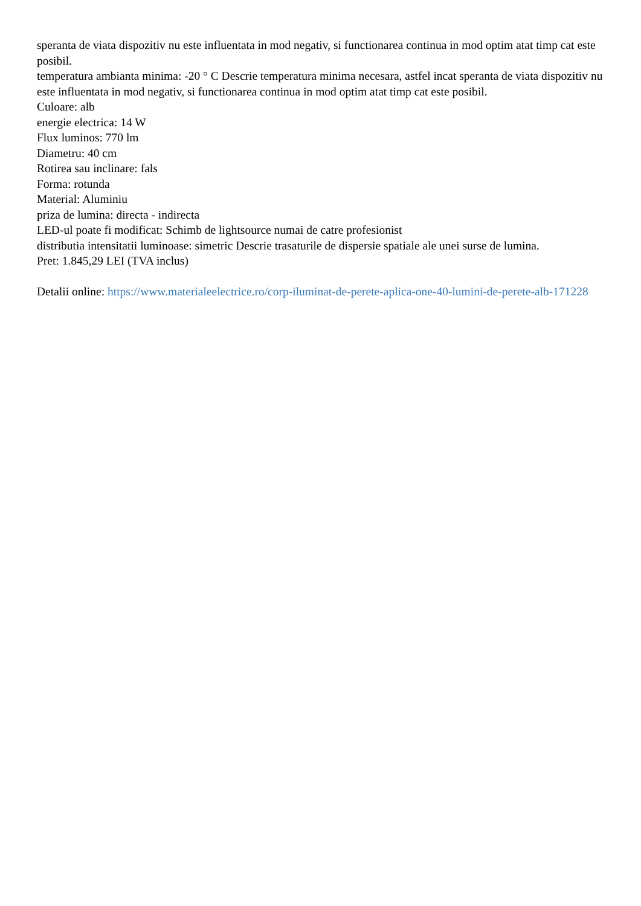speranta de viata dispozitiv nu este influentata in mod negativ, si functionarea continua in mod optim atat timp cat este posibil.
temperatura ambianta minima: -20 ° C Descrie temperatura minima necesara, astfel incat speranta de viata dispozitiv nu este influentata in mod negativ, si functionarea continua in mod optim atat timp cat este posibil.
Culoare: alb
energie electrica: 14 W
Flux luminos: 770 lm
Diametru: 40 cm
Rotirea sau inclinare: fals
Forma: rotunda
Material: Aluminiu
priza de lumina: directa - indirecta
LED-ul poate fi modificat: Schimb de lightsource numai de catre profesionist
distributia intensitatii luminoase: simetric Descrie trasaturile de dispersie spatiale ale unei surse de lumina.
Pret: 1.845,29 LEI (TVA inclus)
Detalii online: https://www.materialeelectrice.ro/corp-iluminat-de-perete-aplica-one-40-lumini-de-perete-alb-171228